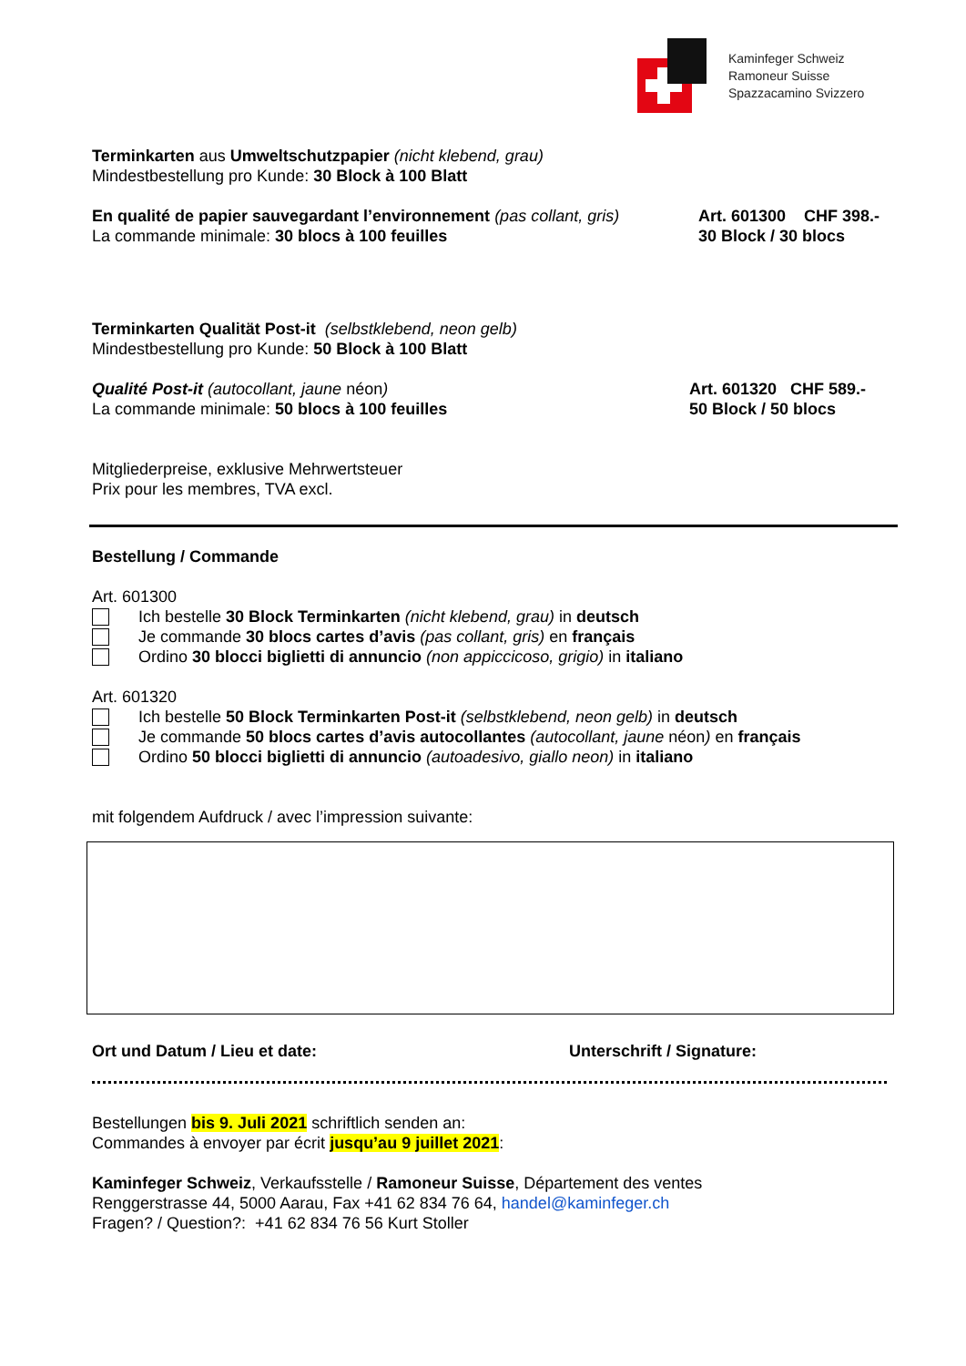Kaminfeger Schweiz
Ramoneur Suisse
Spazzacamino Svizzero
Terminkarten aus Umweltschutzpapier (nicht klebend, grau)
Mindestbestellung pro Kunde: 30 Block à 100 Blatt
En qualité de papier sauvegardant l’environnement (pas collant, gris)
La commande minimale: 30 blocs à 100 feuilles
Art. 601300 CHF 398.-
30 Block / 30 blocs
Terminkarten Qualität Post-it (selbstklebend, neon gelb)
Mindestbestellung pro Kunde: 50 Block à 100 Blatt
Qualité Post-it (autocollant, jaune néon)
La commande minimale: 50 blocs à 100 feuilles
Art. 601320 CHF 589.-
50 Block / 50 blocs
Mitgliederpreise, exklusive Mehrwertsteuer
Prix pour les membres, TVA excl.
Bestellung / Commande
Art. 601300
Ich bestelle 30 Block Terminkarten (nicht klebend, grau) in deutsch
Je commande 30 blocs cartes d’avis (pas collant, gris) en français
Ordino 30 blocci biglietti di annuncio (non appiccicoso, grigio) in italiano
Art. 601320
Ich bestelle 50 Block Terminkarten Post-it (selbstklebend, neon gelb) in deutsch
Je commande 50 blocs cartes d’avis autocollantes (autocollant, jaune néon) en français
Ordino 50 blocci biglietti di annuncio (autoadesivo, giallo neon) in italiano
mit folgendem Aufdruck / avec l’impression suivante:
Ort und Datum / Lieu et date: Unterschrift / Signature:
Bestellungen bis 9. Juli 2021 schriftlich senden an:
Commandes à envoyer par écrit jusqu’au 9 juillet 2021:
Kaminfeger Schweiz, Verkaufsstelle / Ramoneur Suisse, Département des ventes
Renggerstrasse 44, 5000 Aarau, Fax +41 62 834 76 64, handel@kaminfeger.ch
Fragen? / Question?: +41 62 834 76 56 Kurt Stoller